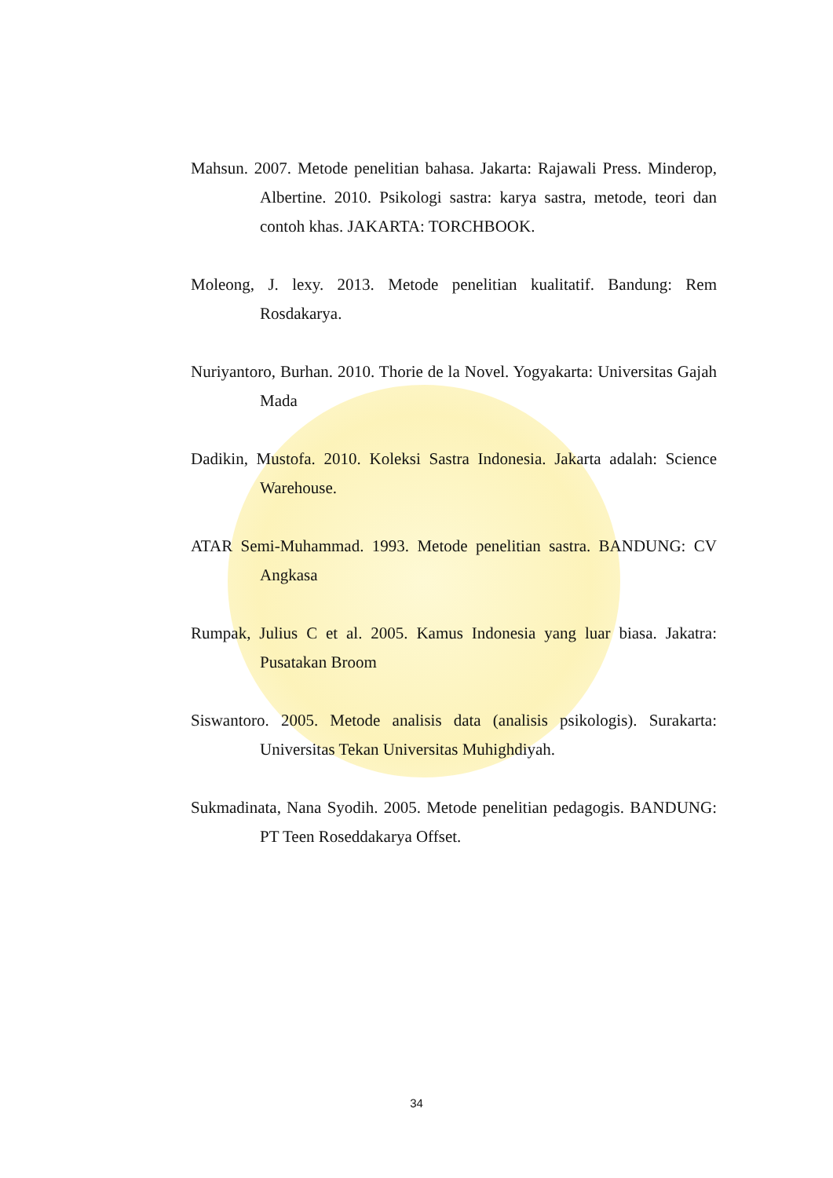Mahsun. 2007. Metode penelitian bahasa. Jakarta: Rajawali Press. Minderop, Albertine. 2010. Psikologi sastra: karya sastra, metode, teori dan contoh khas. JAKARTA: TORCHBOOK.
Moleong, J. lexy. 2013. Metode penelitian kualitatif. Bandung: Rem Rosdakarya.
Nuriyantoro, Burhan. 2010. Thorie de la Novel. Yogyakarta: Universitas Gajah Mada
Dadikin, Mustofa. 2010. Koleksi Sastra Indonesia. Jakarta adalah: Science Warehouse.
ATAR Semi-Muhammad. 1993. Metode penelitian sastra. BANDUNG: CV Angkasa
Rumpak, Julius C et al. 2005. Kamus Indonesia yang luar biasa. Jakatra: Pusatakan Broom
Siswantoro. 2005. Metode analisis data (analisis psikologis). Surakarta: Universitas Tekan Universitas Muhighdiyah.
Sukmadinata, Nana Syodih. 2005. Metode penelitian pedagogis. BANDUNG: PT Teen Roseddakarya Offset.
34